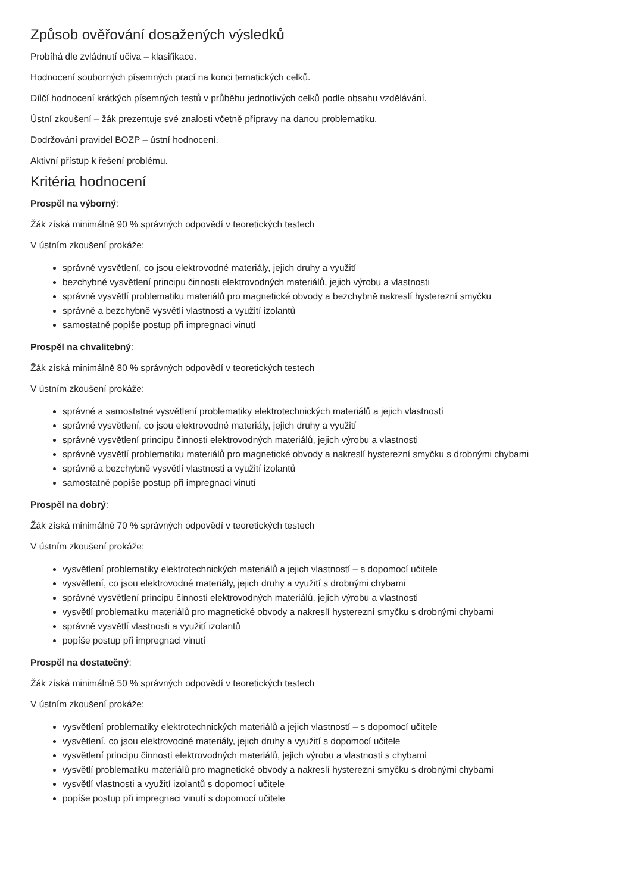Způsob ověřování dosažených výsledků
Probíhá dle zvládnutí učiva – klasifikace.
Hodnocení souborných písemných prací na konci tematických celků.
Dílčí hodnocení krátkých písemných testů v průběhu jednotlivých celků podle obsahu vzdělávání.
Ústní zkoušení – žák prezentuje své znalosti včetně přípravy na danou problematiku.
Dodržování pravidel BOZP – ústní hodnocení.
Aktivní přístup k řešení problému.
Kritéria hodnocení
Prospěl na výborný:
Žák získá minimálně 90 % správných odpovědí v teoretických testech
V ústním zkoušení prokáže:
správné vysvětlení, co jsou elektrovodné materiály, jejich druhy a využití
bezchybné vysvětlení principu činnosti elektrovodných materiálů, jejich výrobu a vlastnosti
správně vysvětlí problematiku materiálů pro magnetické obvody a bezchybně nakreslí hysterezní smyčku
správně a bezchybně vysvětlí vlastnosti a využití izolantů
samostatně popíše postup při impregnaci vinutí
Prospěl na chvalitebný:
Žák získá minimálně 80 % správných odpovědí v teoretických testech
V ústním zkoušení prokáže:
správné a samostatné vysvětlení problematiky elektrotechnických materiálů a jejich vlastností
správné vysvětlení, co jsou elektrovodné materiály, jejich druhy a využití
správné vysvětlení principu činnosti elektrovodných materiálů, jejich výrobu a vlastnosti
správně vysvětlí problematiku materiálů pro magnetické obvody a nakreslí hysterezní smyčku s drobnými chybami
správně a bezchybně vysvětlí vlastnosti a využití izolantů
samostatně popíše postup při impregnaci vinutí
Prospěl na dobrý:
Žák získá minimálně 70 % správných odpovědí v teoretických testech
V ústním zkoušení prokáže:
vysvětlení problematiky elektrotechnických materiálů a jejich vlastností – s dopomocí učitele
vysvětlení, co jsou elektrovodné materiály, jejich druhy a využití s drobnými chybami
správné vysvětlení principu činnosti elektrovodných materiálů, jejich výrobu a vlastnosti
vysvětlí problematiku materiálů pro magnetické obvody a nakreslí hysterezní smyčku s drobnými chybami
správně vysvětlí vlastnosti a využití izolantů
popíše postup při impregnaci vinutí
Prospěl na dostatečný:
Žák získá minimálně 50 % správných odpovědí v teoretických testech
V ústním zkoušení prokáže:
vysvětlení problematiky elektrotechnických materiálů a jejich vlastností – s dopomocí učitele
vysvětlení, co jsou elektrovodné materiály, jejich druhy a využití s dopomocí učitele
vysvětlení principu činnosti elektrovodných materiálů, jejich výrobu a vlastnosti s chybami
vysvětlí problematiku materiálů pro magnetické obvody a nakreslí hysterezní smyčku s drobnými chybami
vysvětlí vlastnosti a využití izolantů s dopomocí učitele
popíše postup při impregnaci vinutí s dopomocí učitele